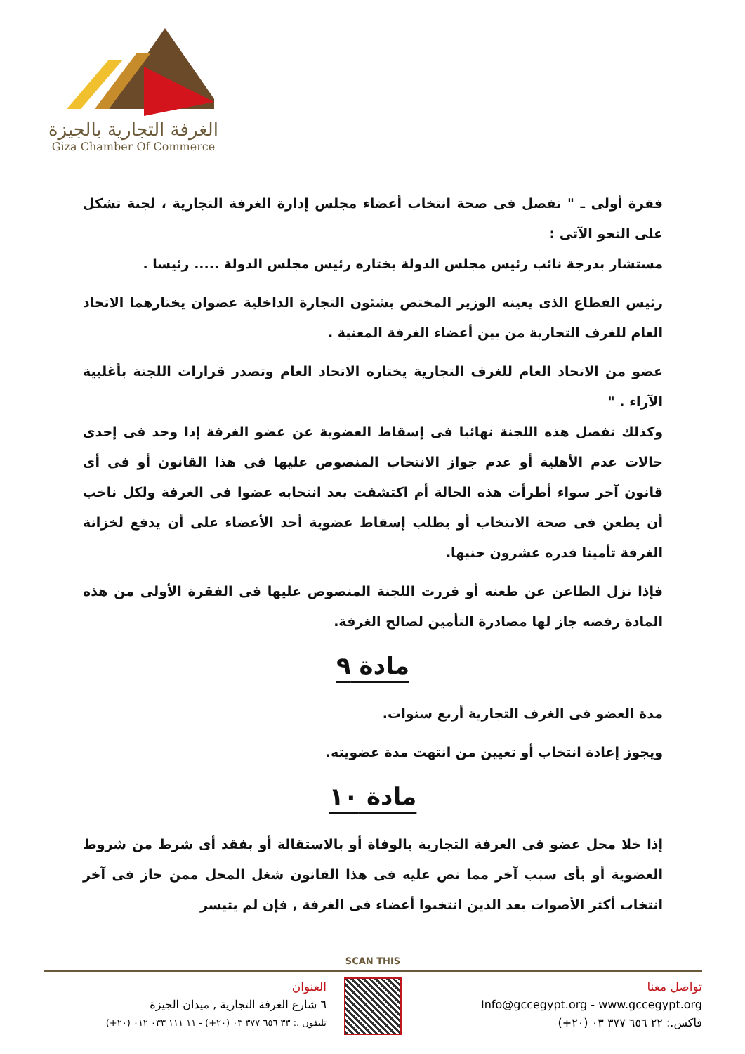الغرفة التجارية بالجيزة
Giza Chamber Of Commerce
فقرة أولى ـ " تفصل فى صحة انتخاب أعضاء مجلس إدارة الغرفة التجارية ، لجنة تشكل على النحو الآتى :
مستشار بدرجة نائب رئيس مجلس الدولة يختاره رئيس مجلس الدولة ..... رئيسا .
رئيس القطاع الذى يعينه الوزير المختص بشئون التجارة الداخلية عضوان يختارهما الاتحاد العام للغرف التجارية من بين أعضاء الغرفة المعنية .
عضو من الاتحاد العام للغرف التجارية يختاره الاتحاد العام وتصدر قرارات اللجنة بأغلبية الآراء . "
وكذلك تفصل هذه اللجنة نهائيا فى إسقاط العضوية عن عضو الغرفة إذا وجد فى إحدى حالات عدم الأهلية أو عدم جواز الانتخاب المنصوص عليها فى هذا القانون أو فى أى قانون آخر سواء أطرأت هذه الحالة أم اكتشفت بعد انتخابه عضوا فى الغرفة ولكل ناخب أن يطعن فى صحة الانتخاب أو يطلب إسقاط عضوية أحد الأعضاء على أن يدفع لخزانة الغرفة تأمينا قدره عشرون جنيها.
فإذا نزل الطاعن عن طعنه أو قررت اللجنة المنصوص عليها فى الفقرة الأولى من هذه المادة رفضه جاز لها مصادرة التأمين لصالح الغرفة.
مادة ٩
مدة العضو فى الغرف التجارية أربع سنوات.
ويجوز إعادة انتخاب أو تعيين من انتهت مدة عضويته.
مادة ١٠
إذا خلا محل عضو فى الغرفة التجارية بالوفاة أو بالاستقالة أو بفقد أى شرط من شروط العضوية أو بأى سبب آخر مما نص عليه فى هذا القانون شغل المحل ممن حاز فى آخر انتخاب أكثر الأصوات بعد الذين انتخبوا أعضاء فى الغرفة , فإن لم يتيسر
SCAN THIS
تواصل معنا
Info@gccegypt.org - www.gccegypt.org
فاكس.: ٢٢ ٦٥٦ ٣٧٧ ٠٣ (٢٠+)
العنوان
٦ شارع الغرفة التجارية , ميدان الجيزة
تليفون .: ٣٣ ٦٥٦ ٣٧٧ ٠٣ (٢٠+) - ١١ ١١١ ٠٣٣ ٠١٢ (٢٠+)